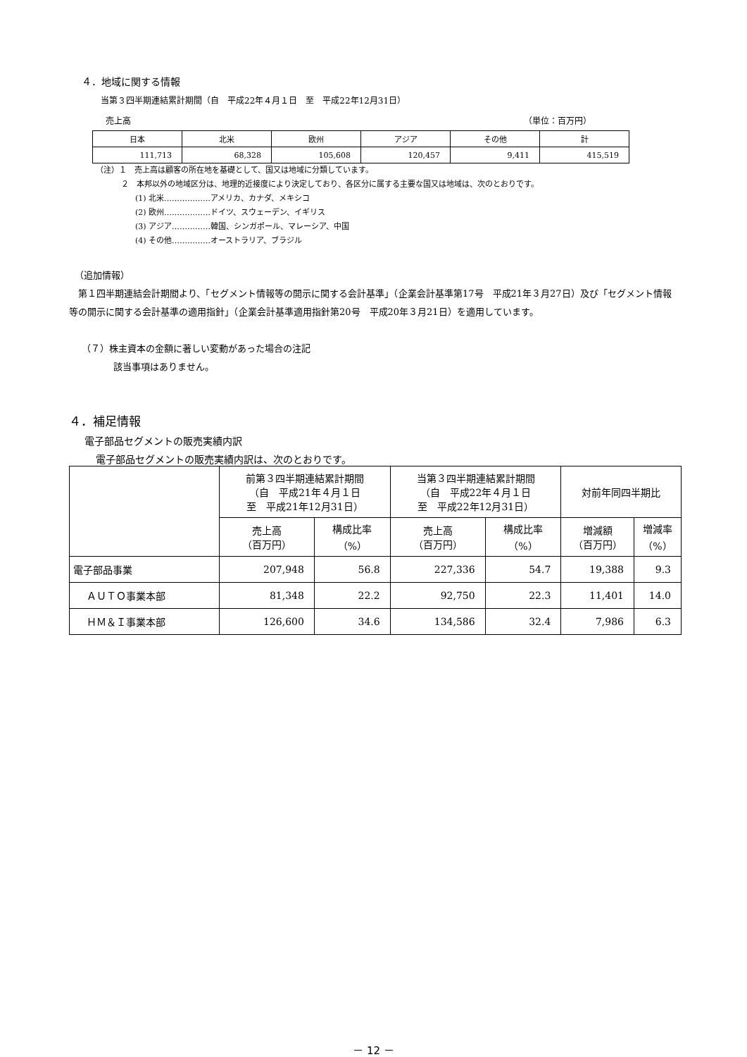４．地域に関する情報
当第３四半期連結累計期間（自　平成22年４月１日　至　平成22年12月31日）
売上高 （単位：百万円）
| 日本 | 北米 | 欧州 | アジア | その他 | 計 |
| 111,713 | 68,328 | 105,608 | 120,457 | 9,411 | 415,519 |
（注）１　売上高は顧客の所在地を基礎として、国又は地域に分類しています。
２　本邦以外の地域区分は、地理的近接度により決定しており、各区分に属する主要な国又は地域は、次のとおりです。
(1) 北米………………アメリカ、カナダ、メキシコ
(2) 欧州………………ドイツ、スウェーデン、イギリス
(3) アジア……………韓国、シンガポール、マレーシア、中国
(4) その他……………オーストラリア、ブラジル
（追加情報）
　第１四半期連結会計期間より、「セグメント情報等の開示に関する会計基準」（企業会計基準第17号　平成21年３月27日）及び「セグメント情報等の開示に関する会計基準の適用指針」（企業会計基準適用指針第20号　平成20年３月21日）を適用しています。
（７）株主資本の金額に著しい変動があった場合の注記
該当事項はありません。
４．補足情報
電子部品セグメントの販売実績内訳
電子部品セグメントの販売実績内訳は、次のとおりです。
| | 前第３四半期連結累計期間 （自 平成21年４月１日 至 平成21年12月31日） | | 当第３四半期連結累計期間 （自 平成22年４月１日 至 平成22年12月31日） | | 対前年同四半期比 | |
| --- | --- | --- | --- | --- | --- | --- |
| | 売上高 （百万円） | 構成比率 （%） | 売上高 （百万円） | 構成比率 （%） | 増減額 （百万円） | 増減率 （%） |
| 電子部品事業 | 207,948 | 56.8 | 227,336 | 54.7 | 19,388 | 9.3 |
| ＡＵＴＯ事業本部 | 81,348 | 22.2 | 92,750 | 22.3 | 11,401 | 14.0 |
| ＨＭ＆Ｉ事業本部 | 126,600 | 34.6 | 134,586 | 32.4 | 7,986 | 6.3 |
－ 12 －